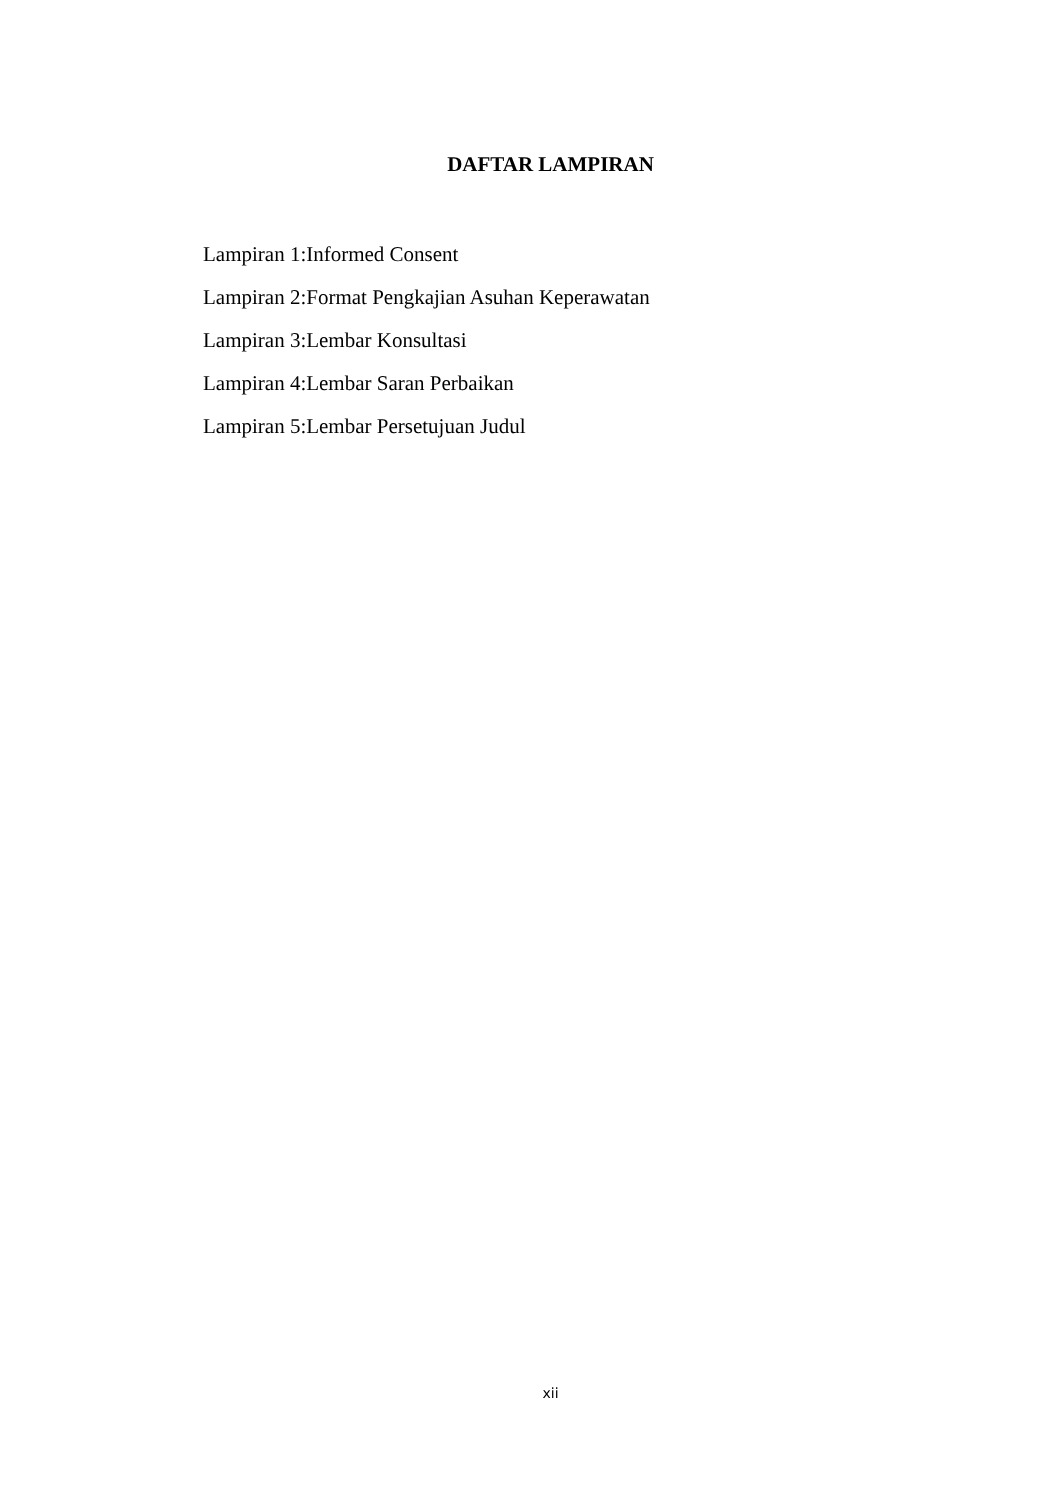DAFTAR LAMPIRAN
Lampiran 1:Informed Consent
Lampiran 2:Format Pengkajian Asuhan Keperawatan
Lampiran 3:Lembar Konsultasi
Lampiran 4:Lembar Saran Perbaikan
Lampiran 5:Lembar Persetujuan Judul
xii